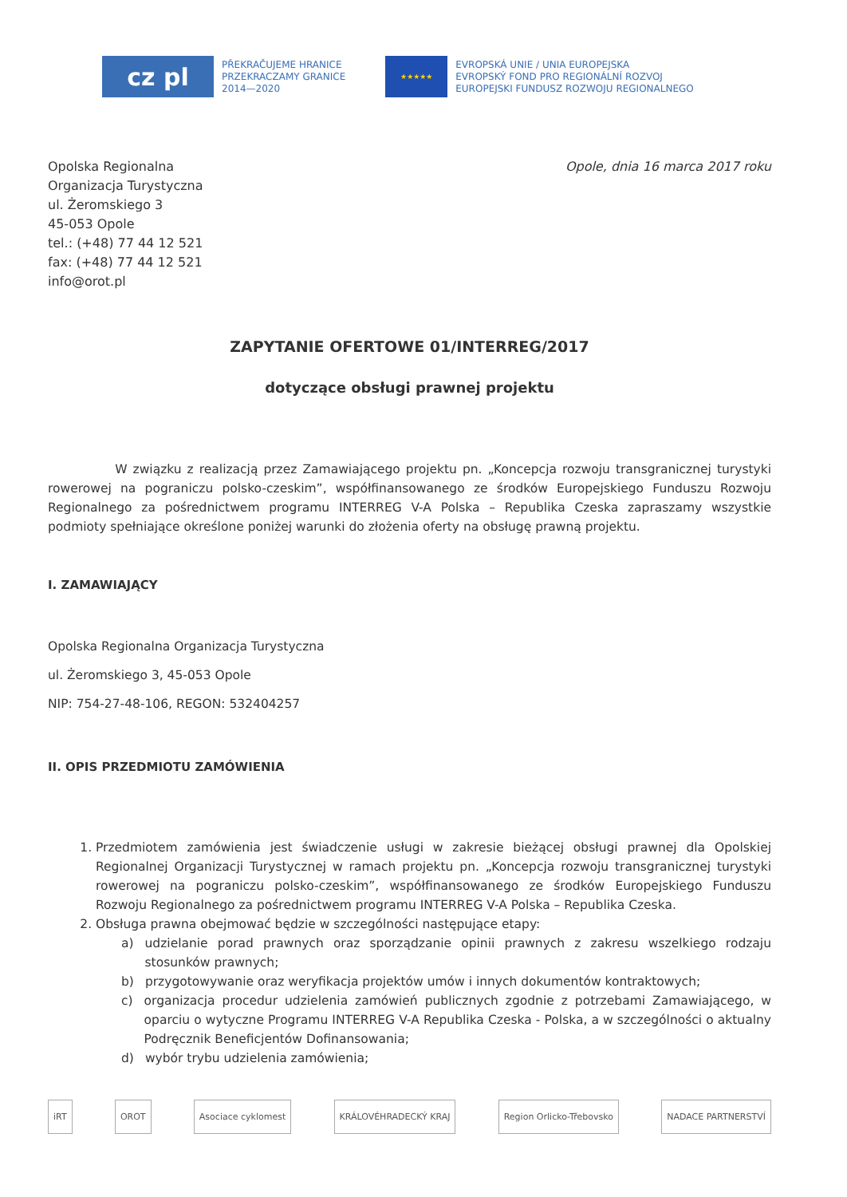cz pl
PŘEKRAČUJEME HRANICE
PRZEKRACZAMY GRANICE
2014—2020
★★★★★
EVROPSKÁ UNIE / UNIA EUROPEJSKA
EVROPSKÝ FOND PRO REGIONÁLNÍ ROZVOJ
EUROPEJSKI FUNDUSZ ROZWOJU REGIONALNEGO
Opolska Regionalna
Organizacja Turystyczna
ul. Żeromskiego 3
45-053 Opole
tel.: (+48) 77 44 12 521
fax: (+48) 77 44 12 521
info@orot.pl
Opole, dnia 16 marca 2017 roku
ZAPYTANIE OFERTOWE 01/INTERREG/2017
dotyczące obsługi prawnej projektu
W związku z realizacją przez Zamawiającego projektu pn. „Koncepcja rozwoju transgranicznej turystyki rowerowej na pograniczu polsko-czeskim”, współfinansowanego ze środków Europejskiego Funduszu Rozwoju Regionalnego za pośrednictwem programu INTERREG V-A Polska – Republika Czeska zapraszamy wszystkie podmioty spełniające określone poniżej warunki do złożenia oferty na obsługę prawną projektu.
I. ZAMAWIAJĄCY
Opolska Regionalna Organizacja Turystyczna
ul. Żeromskiego 3, 45-053 Opole
NIP: 754-27-48-106, REGON: 532404257
II. OPIS PRZEDMIOTU ZAMÓWIENIA
1. Przedmiotem zamówienia jest świadczenie usługi w zakresie bieżącej obsługi prawnej dla Opolskiej Regionalnej Organizacji Turystycznej w ramach projektu pn. „Koncepcja rozwoju transgranicznej turystyki rowerowej na pograniczu polsko-czeskim”, współfinansowanego ze środków Europejskiego Funduszu Rozwoju Regionalnego za pośrednictwem programu INTERREG V-A Polska – Republika Czeska.
2. Obsługa prawna obejmować będzie w szczególności następujące etapy:
a) udzielanie porad prawnych oraz sporządzanie opinii prawnych z zakresu wszelkiego rodzaju stosunków prawnych;
b) przygotowywanie oraz weryfikacja projektów umów i innych dokumentów kontraktowych;
c) organizacja procedur udzielenia zamówień publicznych zgodnie z potrzebami Zamawiającego, w oparciu o wytyczne Programu INTERREG V-A Republika Czeska - Polska, a w szczególności o aktualny Podręcznik Beneficjentów Dofinansowania;
d) wybór trybu udzielenia zamówienia;
iRT OROT Asociace cyklomest KRÁLOVÉHRADECKÝ KRAJ Region Orlicko-Třebovsko NADACE PARTNERSTVÍ